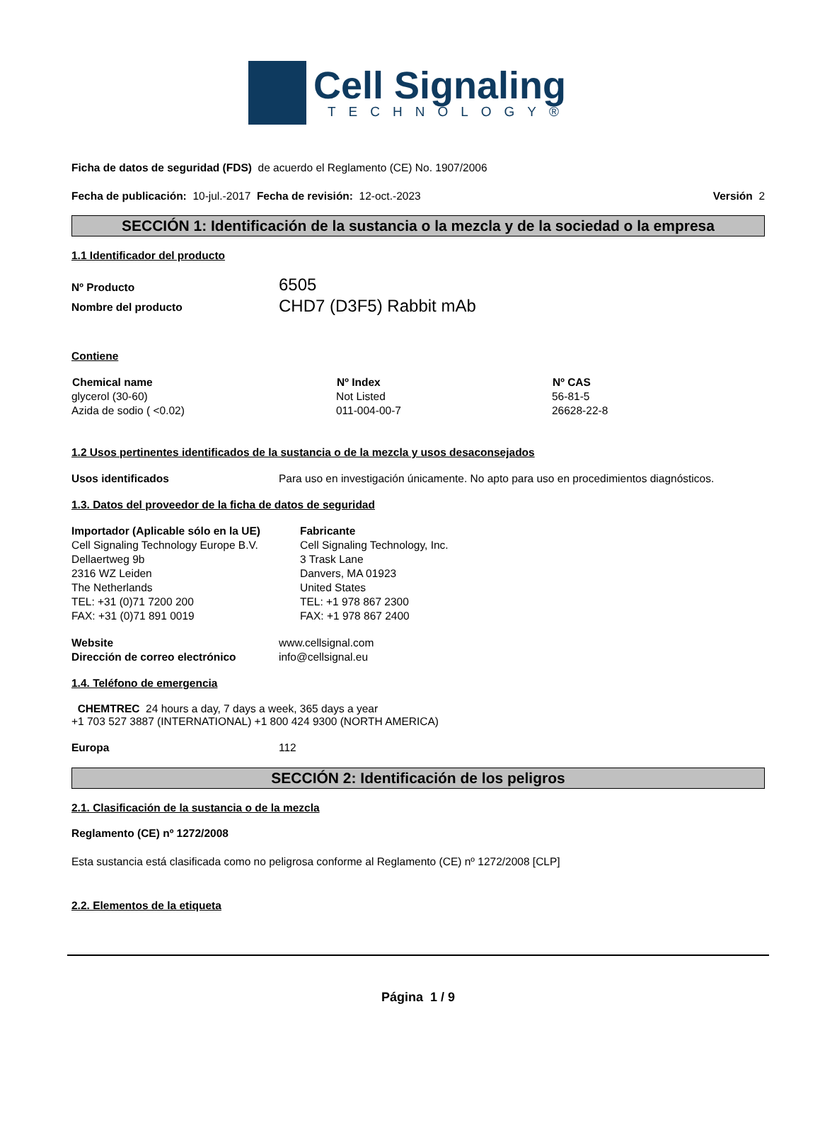Cell Signaling
TECHNOLOGY®
Ficha de datos de seguridad (FDS) de acuerdo el Reglamento (CE) No. 1907/2006
Fecha de publicación: 10-jul.-2017 Fecha de revisión: 12-oct.-2023 Versión 2
SECCIÓN 1: Identificación de la sustancia o la mezcla y de la sociedad o la empresa
1.1 Identificador del producto
| Nº Producto | 6505 |
| Nombre del producto | CHD7 (D3F5) Rabbit mAb |
Contiene
| Chemical name | Nº Index | Nº CAS |
| --- | --- | --- |
| glycerol (30-60) | Not Listed | 56-81-5 |
| Azida de sodio ( <0.02) | 011-004-00-7 | 26628-22-8 |
1.2 Usos pertinentes identificados de la sustancia o de la mezcla y usos desaconsejados
| Usos identificados | Para uso en investigación únicamente. No apto para uso en procedimientos diagnósticos. |
1.3. Datos del proveedor de la ficha de datos de seguridad
| Importador (Aplicable sólo en la UE) Cell Signaling Technology Europe B.V. Dellaertweg 9b 2316 WZ Leiden The Netherlands TEL: +31 (0)71 7200 200 FAX: +31 (0)71 891 0019 | Fabricante Cell Signaling Technology, Inc. 3 Trask Lane Danvers, MA 01923 United States TEL: +1 978 867 2300 FAX: +1 978 867 2400 |
| Website | www.cellsignal.com |
| Dirección de correo electrónico | info@cellsignal.eu |
1.4. Teléfono de emergencia
CHEMTREC 24 hours a day, 7 days a week, 365 days a year
+1 703 527 3887 (INTERNATIONAL) +1 800 424 9300 (NORTH AMERICA)
| Europa | 112 |
SECCIÓN 2: Identificación de los peligros
2.1. Clasificación de la sustancia o de la mezcla
Reglamento (CE) nº 1272/2008
Esta sustancia está clasificada como no peligrosa conforme al Reglamento (CE) nº 1272/2008 [CLP]
2.2. Elementos de la etiqueta
Página 1 / 9